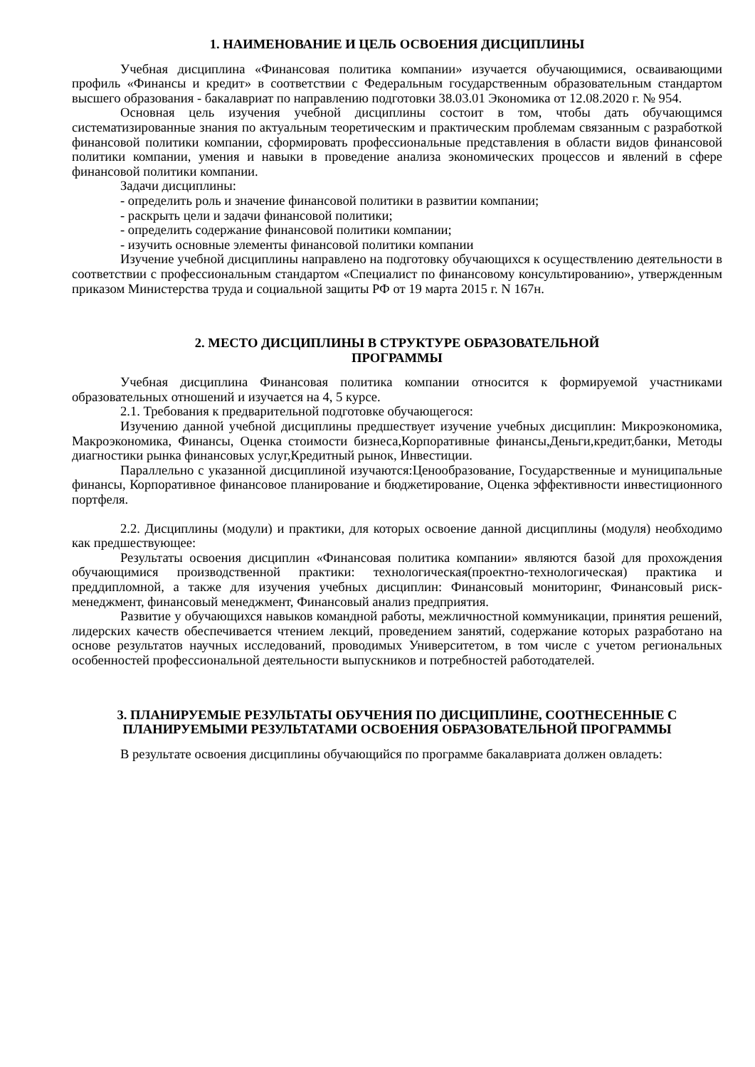1. НАИМЕНОВАНИЕ И ЦЕЛЬ ОСВОЕНИЯ ДИСЦИПЛИНЫ
Учебная дисциплина «Финансовая политика компании» изучается обучающимися, осваивающими профиль «Финансы и кредит» в соответствии с Федеральным государственным образовательным стандартом высшего образования - бакалавриат по направлению подготовки 38.03.01 Экономика от 12.08.2020 г. № 954.
Основная цель изучения учебной дисциплины состоит в том, чтобы дать обучающимся систематизированные знания по актуальным теоретическим и практическим проблемам связанным с разработкой финансовой политики компании, сформировать профессиональные представления в области видов финансовой политики компании, умения и навыки в проведение анализа экономических процессов и явлений в сфере финансовой политики компании.
Задачи дисциплины:
- определить роль и значение финансовой политики в развитии компании;
- раскрыть цели и задачи финансовой политики;
- определить содержание финансовой политики компании;
- изучить основные элементы финансовой политики компании
Изучение учебной дисциплины направлено на подготовку обучающихся к осуществлению деятельности в соответствии с профессиональным стандартом «Специалист по финансовому консультированию», утвержденным приказом Министерства труда и социальной защиты РФ от 19 марта 2015 г. N 167н.
2. МЕСТО ДИСЦИПЛИНЫ В СТРУКТУРЕ ОБРАЗОВАТЕЛЬНОЙ
ПРОГРАММЫ
Учебная дисциплина Финансовая политика компании относится к формируемой участниками образовательных отношений и изучается на 4, 5 курсе.
2.1. Требования к предварительной подготовке обучающегося:
Изучению данной учебной дисциплины предшествует изучение учебных дисциплин: Микроэкономика, Макроэкономика, Финансы, Оценка стоимости бизнеса,Корпоративные финансы,Деньги,кредит,банки, Методы диагностики рынка финансовых услуг,Кредитный рынок, Инвестиции.
Параллельно с указанной дисциплиной изучаются:Ценообразование, Государственные и муниципальные финансы, Корпоративное финансовое планирование и бюджетирование, Оценка эффективности инвестиционного портфеля.
2.2. Дисциплины (модули) и практики, для которых освоение данной дисциплины (модуля) необходимо как предшествующее:
Результаты освоения дисциплин «Финансовая политика компании» являются базой для прохождения обучающимися производственной практики: технологическая(проектно-технологическая) практика и преддипломной, а также для изучения учебных дисциплин: Финансовый мониторинг, Финансовый риск-менеджмент, финансовый менеджмент, Финансовый анализ предприятия.
Развитие у обучающихся навыков командной работы, межличностной коммуникации, принятия решений, лидерских качеств обеспечивается чтением лекций, проведением занятий, содержание которых разработано на основе результатов научных исследований, проводимых Университетом, в том числе с учетом региональных особенностей профессиональной деятельности выпускников и потребностей работодателей.
3. ПЛАНИРУЕМЫЕ РЕЗУЛЬТАТЫ ОБУЧЕНИЯ ПО ДИСЦИПЛИНЕ, СООТНЕСЕННЫЕ С ПЛАНИРУЕМЫМИ РЕЗУЛЬТАТАМИ ОСВОЕНИЯ ОБРАЗОВАТЕЛЬНОЙ ПРОГРАММЫ
В результате освоения дисциплины обучающийся по программе бакалавриата должен овладеть: